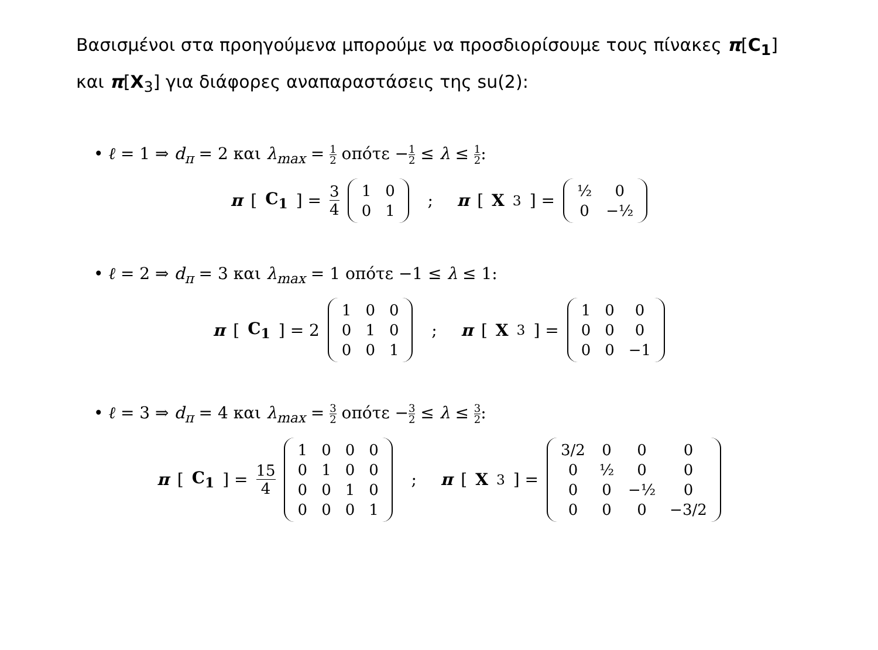Βασισμένοι στα προηγούμενα μπορούμε να προσδιορίσουμε τους πίνακες π[C<sub>1</sub>] και π[X<sub>3</sub>] για διάφορες αναπαραστάσεις της su(2):
• ℓ = 1 ⇒ d<sub>π</sub> = 2 και λ<sub>max</sub> = 1 2 οπότε −1 2 ≤ λ ≤ 1 2:
π [C<sub>1</sub>] = 3 4
| 1 | 0 |
| 0 | 1 |
; π [X<sub>3</sub>] =
| ½ | 0 |
| 0 | −½ |
• ℓ = 2 ⇒ d<sub>π</sub> = 3 και λ<sub>max</sub> = 1 οπότε −1 ≤ λ ≤ 1:
π [C<sub>1</sub>] = 2
| 1 | 0 | 0 |
| 0 | 1 | 0 |
| 0 | 0 | 1 |
; π [X<sub>3</sub>] =
| 1 | 0 | 0 |
| 0 | 0 | 0 |
| 0 | 0 | −1 |
• ℓ = 3 ⇒ d<sub>π</sub> = 4 και λ<sub>max</sub> = 3 2 οπότε −3 2 ≤ λ ≤ 3 2:
π [C<sub>1</sub>] = 15 4
| 1 | 0 | 0 | 0 |
| 0 | 1 | 0 | 0 |
| 0 | 0 | 1 | 0 |
| 0 | 0 | 0 | 1 |
; π [X<sub>3</sub>] =
| 3/2 | 0 | 0 | 0 |
| 0 | ½ | 0 | 0 |
| 0 | 0 | −½ | 0 |
| 0 | 0 | 0 | −3/2 |